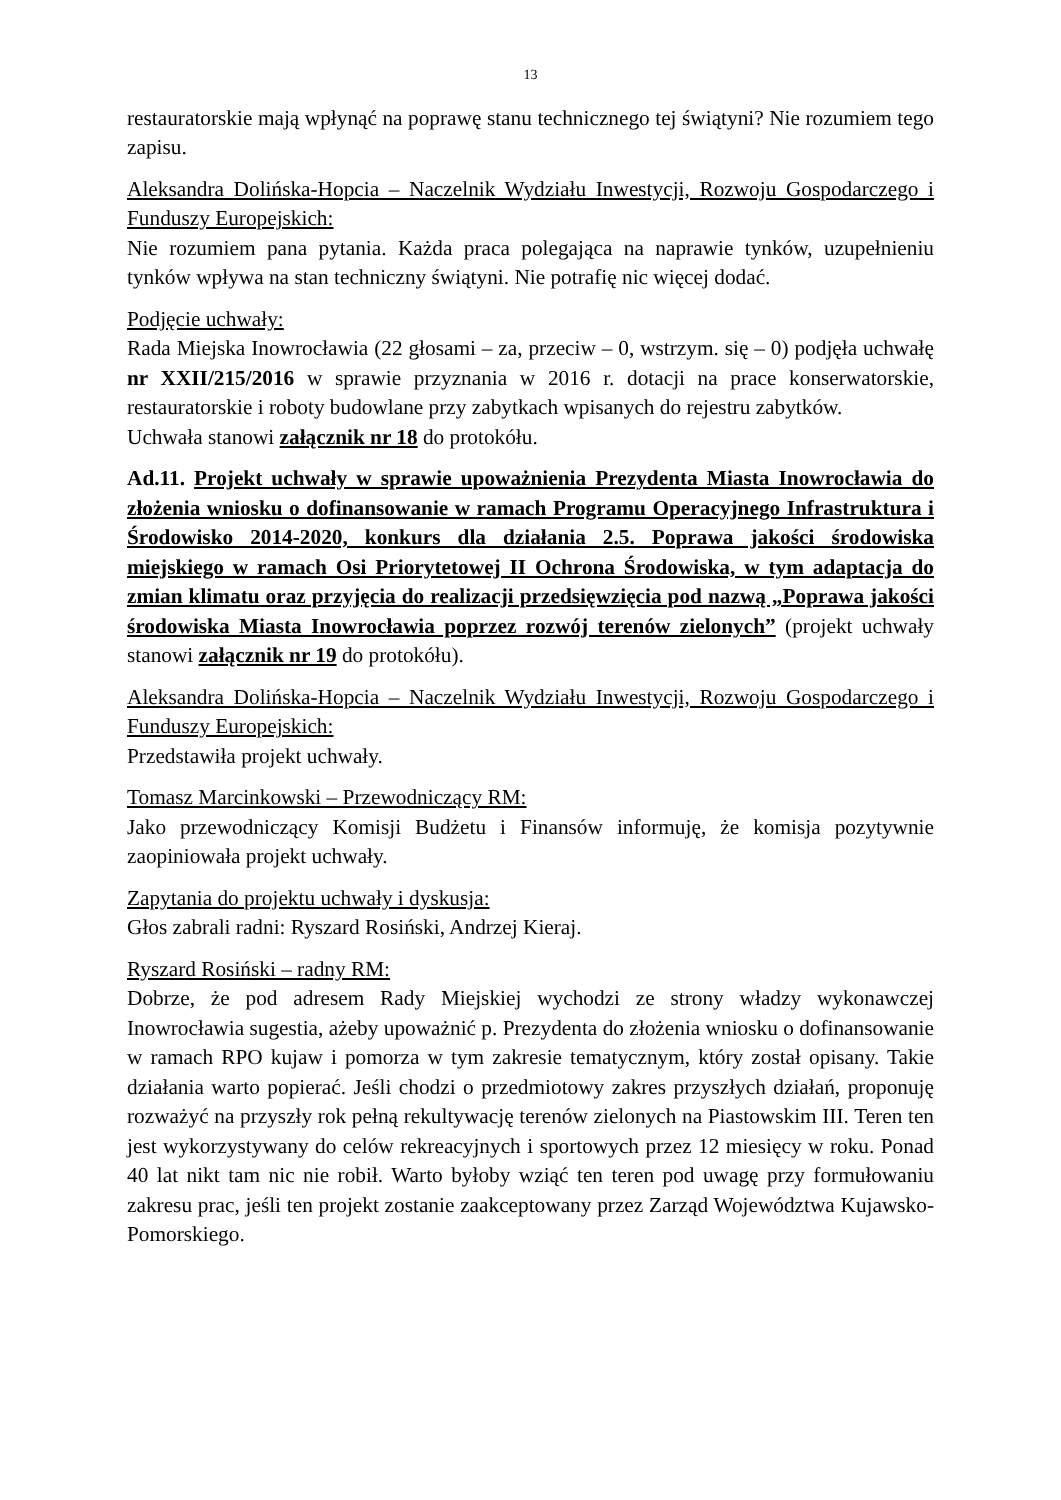13
restauratorskie mają wpłynąć na poprawę stanu technicznego tej świątyni? Nie rozumiem tego zapisu.
Aleksandra Dolińska-Hopcia – Naczelnik Wydziału Inwestycji, Rozwoju Gospodarczego i Funduszy Europejskich:
Nie rozumiem pana pytania. Każda praca polegająca na naprawie tynków, uzupełnieniu tynków wpływa na stan techniczny świątyni. Nie potrafię nic więcej dodać.
Podjęcie uchwały:
Rada Miejska Inowrocławia (22 głosami – za, przeciw – 0, wstrzym. się – 0) podjęła uchwałę nr XXII/215/2016 w sprawie przyznania w 2016 r. dotacji na prace konserwatorskie, restauratorskie i roboty budowlane przy zabytkach wpisanych do rejestru zabytków.
Uchwała stanowi załącznik nr 18 do protokółu.
Ad.11. Projekt uchwały w sprawie upoważnienia Prezydenta Miasta Inowrocławia do złożenia wniosku o dofinansowanie w ramach Programu Operacyjnego Infrastruktura i Środowisko 2014-2020, konkurs dla działania 2.5. Poprawa jakości środowiska miejskiego w ramach Osi Priorytetowej II Ochrona Środowiska, w tym adaptacja do zmian klimatu oraz przyjęcia do realizacji przedsięwzięcia pod nazwą „Poprawa jakości środowiska Miasta Inowrocławia poprzez rozwój terenów zielonych” (projekt uchwały stanowi załącznik nr 19 do protokółu).
Aleksandra Dolińska-Hopcia – Naczelnik Wydziału Inwestycji, Rozwoju Gospodarczego i Funduszy Europejskich:
Przedstawiła projekt uchwały.
Tomasz Marcinkowski – Przewodniczący RM:
Jako przewodniczący Komisji Budżetu i Finansów informuję, że komisja pozytywnie zaopiniowała projekt uchwały.
Zapytania do projektu uchwały i dyskusja:
Głos zabrali radni: Ryszard Rosiński, Andrzej Kieraj.
Ryszard Rosiński – radny RM:
Dobrze, że pod adresem Rady Miejskiej wychodzi ze strony władzy wykonawczej Inowrocławia sugestia, ażeby upoważnić p. Prezydenta do złożenia wniosku o dofinansowanie w ramach RPO kujaw i pomorza w tym zakresie tematycznym, który został opisany. Takie działania warto popierać. Jeśli chodzi o przedmiotowy zakres przyszłych działań, proponuję rozważyć na przyszły rok pełną rekultywację terenów zielonych na Piastowskim III. Teren ten jest wykorzystywany do celów rekreacyjnych i sportowych przez 12 miesięcy w roku. Ponad 40 lat nikt tam nic nie robił. Warto byłoby wziąć ten teren pod uwagę przy formułowaniu zakresu prac, jeśli ten projekt zostanie zaakceptowany przez Zarząd Województwa Kujawsko-Pomorskiego.